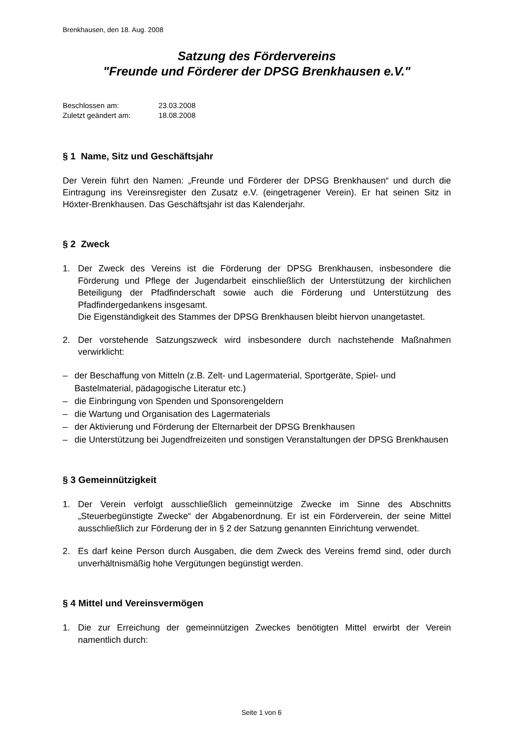Brenkhausen, den 18. Aug. 2008
Satzung des Fördervereins
"Freunde und Förderer der DPSG Brenkhausen e.V."
Beschlossen am: 23.03.2008
Zuletzt geändert am: 18.08.2008
§ 1 Name, Sitz und Geschäftsjahr
Der Verein führt den Namen: „Freunde und Förderer der DPSG Brenkhausen“ und durch die Eintragung ins Vereinsregister den Zusatz e.V. (eingetragener Verein). Er hat seinen Sitz in Höxter-Brenkhausen. Das Geschäftsjahr ist das Kalenderjahr.
§ 2 Zweck
1. Der Zweck des Vereins ist die Förderung der DPSG Brenkhausen, insbesondere die Förderung und Pflege der Jugendarbeit einschließlich der Unterstützung der kirchlichen Beteiligung der Pfadfinderschaft sowie auch die Förderung und Unterstützung des Pfadfindergedankens insgesamt.
Die Eigenständigkeit des Stammes der DPSG Brenkhausen bleibt hiervon unangetastet.
2. Der vorstehende Satzungszweck wird insbesondere durch nachstehende Maßnahmen verwirklicht:
– der Beschaffung von Mitteln (z.B. Zelt- und Lagermaterial, Sportgeräte, Spiel- und Bastelmaterial, pädagogische Literatur etc.)
– die Einbringung von Spenden und Sponsorengeldern
– die Wartung und Organisation des Lagermaterials
– der Aktivierung und Förderung der Elternarbeit der DPSG Brenkhausen
– die Unterstützung bei Jugendfreizeiten und sonstigen Veranstaltungen der DPSG Brenkhausen
§ 3 Gemeinnützigkeit
1. Der Verein verfolgt ausschließlich gemeinnützige Zwecke im Sinne des Abschnitts „Steuerbegünstigte Zwecke“ der Abgabenordnung. Er ist ein Förderverein, der seine Mittel ausschließlich zur Förderung der in § 2 der Satzung genannten Einrichtung verwendet.
2. Es darf keine Person durch Ausgaben, die dem Zweck des Vereins fremd sind, oder durch unverhältnismäßig hohe Vergütungen begünstigt werden.
§ 4 Mittel und Vereinsvermögen
1. Die zur Erreichung der gemeinnützigen Zweckes benötigten Mittel erwirbt der Verein namentlich durch:
Seite 1 von 6